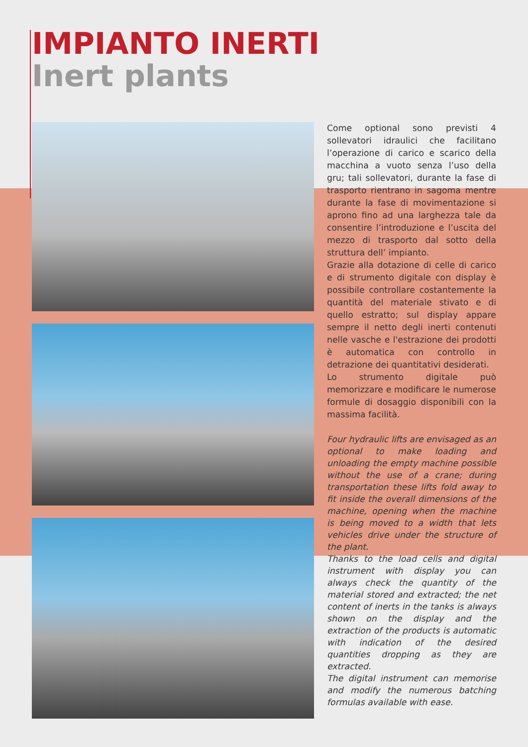IMPIANTO INERTI
Inert plants
Come optional sono previsti 4 sollevatori idraulici che facilitano l’operazione di carico e scarico della macchina a vuoto senza l’uso della gru; tali sollevatori, durante la fase di trasporto rientrano in sagoma mentre durante la fase di movimentazione si aprono fino ad una larghezza tale da consentire l’introduzione e l’uscita del mezzo di trasporto dal sotto della struttura dell’ impianto.
Grazie alla dotazione di celle di carico e di strumento digitale con display è possibile controllare costantemente la quantità del materiale stivato e di quello estratto; sul display appare sempre il netto degli inerti contenuti nelle vasche e l'estrazione dei prodotti è automatica con controllo in detrazione dei quantitativi desiderati.
Lo strumento digitale può memorizzare e modificare le numerose formule di dosaggio disponibili con la massima facilità.
Four hydraulic lifts are envisaged as an optional to make loading and unloading the empty machine possible without the use of a crane; during transportation these lifts fold away to fit inside the overall dimensions of the machine, opening when the machine is being moved to a width that lets vehicles drive under the structure of the plant.
Thanks to the load cells and digital instrument with display you can always check the quantity of the material stored and extracted; the net content of inerts in the tanks is always shown on the display and the extraction of the products is automatic with indication of the desired quantities dropping as they are extracted.
The digital instrument can memorise and modify the numerous batching formulas available with ease.